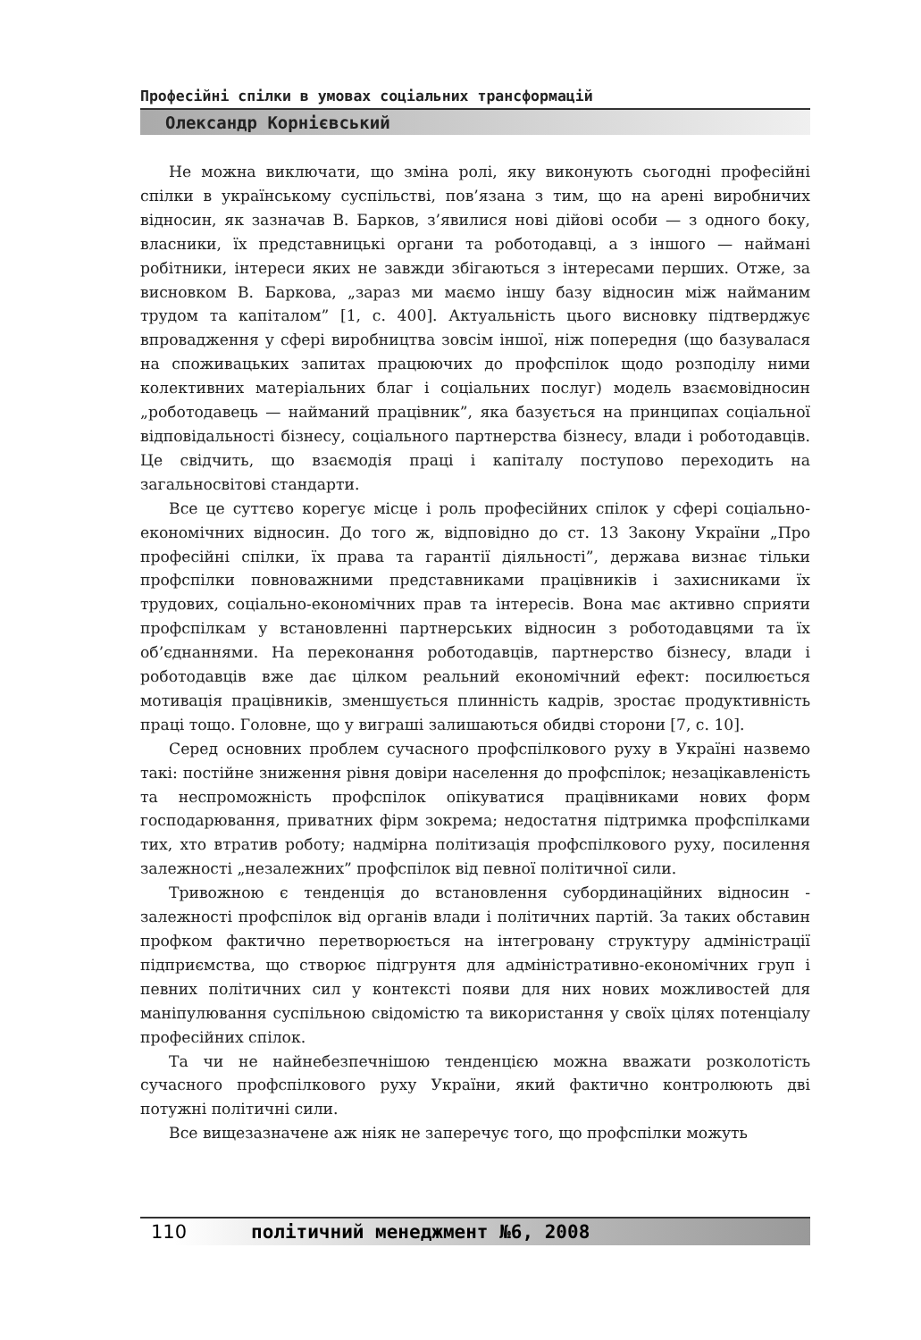Професійні спілки в умовах соціальних трансформацій
Олександр Корнієвський
Не можна виключати, що зміна ролі, яку виконують сьогодні професійні спілки в українському суспільстві, пов’язана з тим, що на арені виробничих відносин, як зазначав В. Барков, з’явилися нові дійові особи — з одного боку, власники, їх представницькі органи та роботодавці, а з іншого — наймані робітники, інтереси яких не завжди збігаються з інтересами перших. Отже, за висновком В. Баркова, „зараз ми маємо іншу базу відносин між найманим трудом та капіталом” [1, с. 400]. Актуальність цього висновку підтверджує впровадження у сфері виробництва зовсім іншої, ніж попередня (що базувалася на споживацьких запитах працюючих до профспілок щодо розподілу ними колективних матеріальних благ і соціальних послуг) модель взаємовідносин „роботодавець — найманий працівник”, яка базується на принципах соціальної відповідальності бізнесу, соціального партнерства бізнесу, влади і роботодавців. Це свідчить, що взаємодія праці і капіталу поступово переходить на загальносвітові стандарти.
Все це суттєво корегує місце і роль професійних спілок у сфері соціально-економічних відносин. До того ж, відповідно до ст. 13 Закону України „Про професійні спілки, їх права та гарантії діяльності”, держава визнає тільки профспілки повноважними представниками працівників і захисниками їх трудових, соціально-економічних прав та інтересів. Вона має активно сприяти профспілкам у встановленні партнерських відносин з роботодавцями та їх об’єднаннями. На переконання роботодавців, партнерство бізнесу, влади і роботодавців вже дає цілком реальний економічний ефект: посилюється мотивація працівників, зменшується плинність кадрів, зростає продуктивність праці тощо. Головне, що у виграші залишаються обидві сторони [7, с. 10].
Серед основних проблем сучасного профспілкового руху в Україні назвемо такі: постійне зниження рівня довіри населення до профспілок; незацікавленість та неспроможність профспілок опікуватися працівниками нових форм господарювання, приватних фірм зокрема; недостатня підтримка профспілками тих, хто втратив роботу; надмірна політизація профспілкового руху, посилення залежності „незалежних” профспілок від певної політичної сили.
Тривожною є тенденція до встановлення субординаційних відносин - залежності профспілок від органів влади і політичних партій. За таких обставин профком фактично перетворюється на інтегровану структуру адміністрації підприємства, що створює підгрунтя для адміністративно-економічних груп і певних політичних сил у контексті появи для них нових можливостей для маніпулювання суспільною свідомістю та використання у своїх цілях потенціалу професійних спілок.
Та чи не найнебезпечнішою тенденцією можна вважати розколотість сучасного профспілкового руху України, який фактично контролюють дві потужні політичні сили.
Все вищезазначене аж ніяк не заперечує того, що профспілки можуть
110 політичний менеджмент №6, 2008